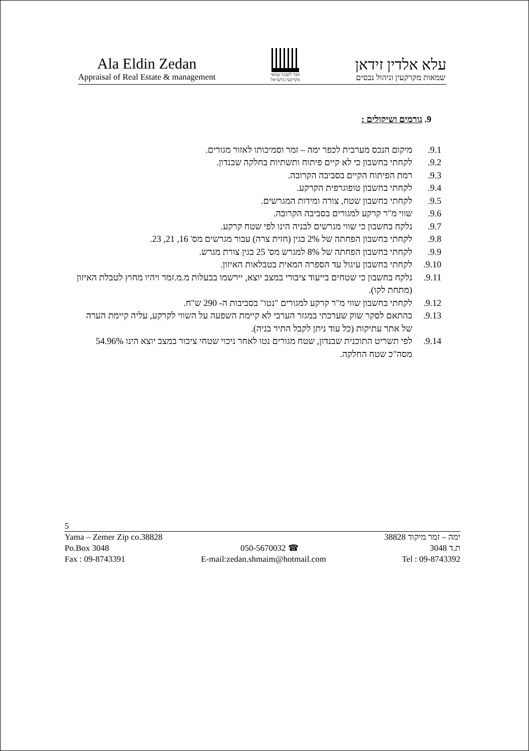Ala Eldin Zedan
Appraisal of Real Estate & management
חבר לשכת שמאי
מקרקעין בישראל
עלא אלדין זידאן
שמאות מקרקעין וניהול נכסים
9. גורמים ושיקולים :
9.1. מיקום הנכס מערבית לכפר ימה – זמר וסמיכותו לאזור מגורים.
9.2. לקחתי בחשבון כי לא קיים פיתוח ותשתיות בחלקה שבנדון.
9.3. רמת הפיתוח הקיים בסביבה הקרובה.
9.4. לקחתי בחשבון טופוגרפית הקרקע.
9.5. לקחתי בחשבון שטח, צורה ומידות המגרשים.
9.6. שווי מ"ר קרקע למגורים בסביבה הקרובה.
9.7. נלקח בחשבון כי שווי מגרשים לבניה הינו לפי שטח קרקע.
9.8. לקחתי בחשבון הפחתה של 2% בגין (חזית צרה) עבור מגרשים מס' 16, 21, 23.
9.9. לקחתי בחשבון הפחתה של 8% למגרש מס' 25 בגין צורת מגרש.
9.10. לקחתי בחשבון עיגול עד הספרה המאית בטבלאות האיזון.
9.11. נלקח בחשבון כי שטחים בייעוד ציבורי במצב יוצא, יירשמו בבעלות מ.מ.זמר ויהיו מחוץ לטבלת האיזון (מתחת לקו).
9.12. לקחתי בחשבון שווי מ"ר קרקע למגורים "נטו" בסביבות ה- 290 ש"ח.
9.13. בהתאם לסקר שוק שערכתי במגזר הערבי לא קיימת השפעה על השווי לקרקע, עליה קיימת הערה של אתר עתיקות (כל עוד ניתן לקבל התיר בניה).
9.14. לפי תשריט התוכנית שבנדון, שטח מגורים נטו לאחר ניכוי שטחי ציבור במצב יוצא הינו 54.96% מסה"כ שטח החלקה.
5
Yama – Zemer Zip co.38828 ימה – זמר מיקוד 38828
Po.Box 3048 050-5670032 ☎ ת.ד 3048
Fax : 09-8743391 E-mail:zedan.shmaim@hotmail.com Tel : 09-8743392